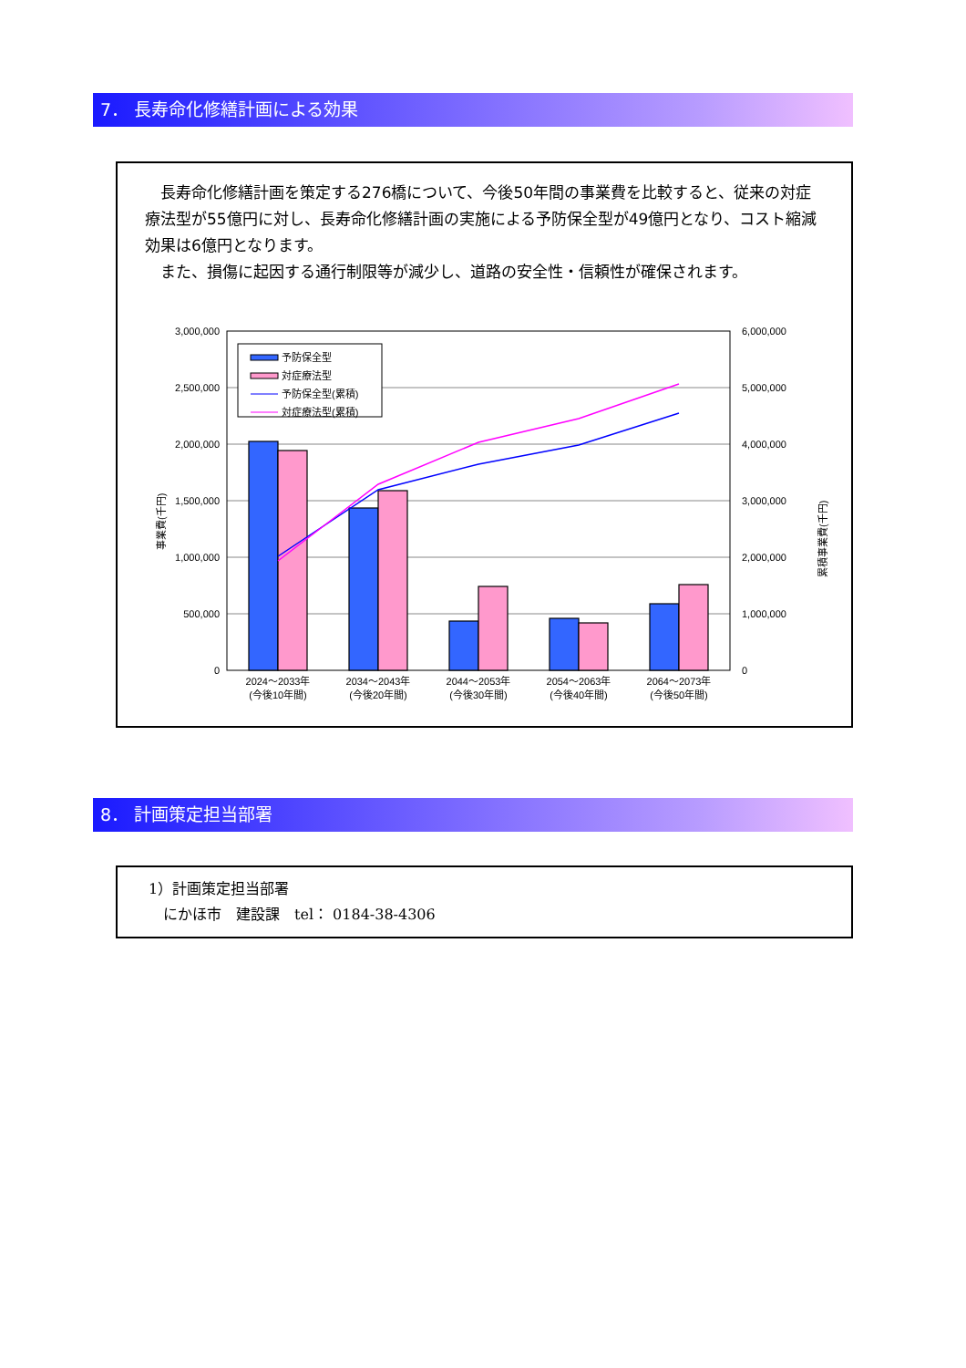7． 長寿命化修繕計画による効果
　長寿命化修繕計画を策定する276橋について、今後50年間の事業費を比較すると、従来の対症療法型が55億円に対し、長寿命化修繕計画の実施による予防保全型が49億円となり、コスト縮減効果は6億円となります。
　また、損傷に起因する通行制限等が減少し、道路の安全性・信頼性が確保されます。
3,000,000
2,500,000
2,000,000
1,500,000
1,000,000
500,000
0
6,000,000
5,000,000
4,000,000
3,000,000
2,000,000
1,000,000
0
事業費(千円)
累積事業費(千円)
予防保全型
対症療法型
予防保全型(累積)
対症療法型(累積)
2024～2033年
(今後10年間)
2034～2043年
(今後20年間)
2044～2053年
(今後30年間)
2054～2063年
(今後40年間)
2064～2073年
(今後50年間)
8． 計画策定担当部署
1）計画策定担当部署
　にかほ市　建設課　tel： 0184-38-4306